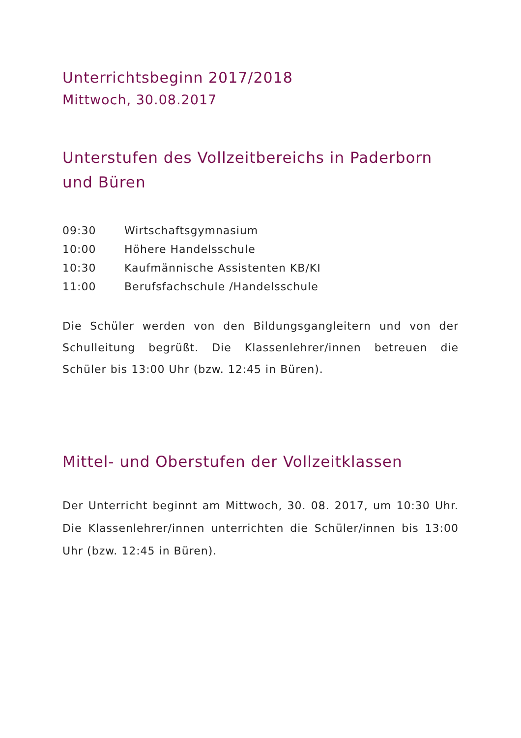Unterrichtsbeginn 2017/2018
Mittwoch, 30.08.2017
Unterstufen des Vollzeitbereichs in Paderborn und Büren
| 09:30 | Wirtschaftsgymnasium |
| 10:00 | Höhere Handelsschule |
| 10:30 | Kaufmännische Assistenten KB/KI |
| 11:00 | Berufsfachschule /Handelsschule |
Die Schüler werden von den Bildungsgangleitern und von der Schulleitung begrüßt. Die Klassenlehrer/innen betreuen die Schüler bis 13:00 Uhr (bzw. 12:45 in Büren).
Mittel- und Oberstufen der Vollzeitklassen
Der Unterricht beginnt am Mittwoch, 30. 08. 2017, um 10:30 Uhr. Die Klassenlehrer/innen unterrichten die Schüler/innen bis 13:00 Uhr (bzw. 12:45 in Büren).